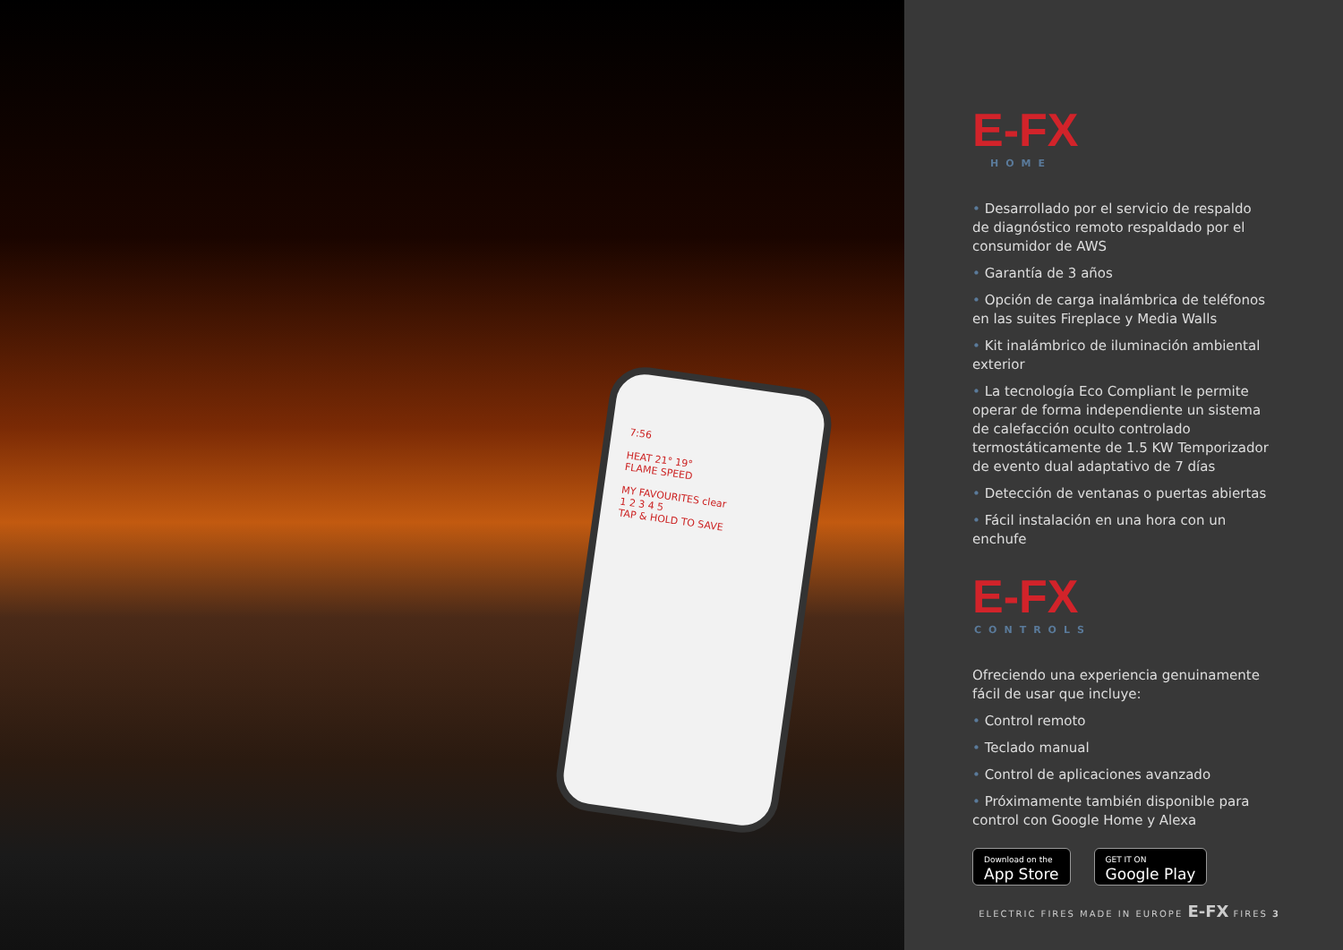7:56
HEAT 21° 19°
FLAME SPEED
MY FAVOURITES clear
1 2 3 4 5
TAP & HOLD TO SAVE
E-FX
HOME
• Desarrollado por el servicio de respaldo de diagnóstico remoto respaldado por el consumidor de AWS
• Garantía de 3 años
• Opción de carga inalámbrica de teléfonos en las suites Fireplace y Media Walls
• Kit inalámbrico de iluminación ambiental exterior
• La tecnología Eco Compliant le permite operar de forma independiente un sistema de calefacción oculto controlado termostáticamente de 1.5 KW Temporizador de evento dual adaptativo de 7 días
• Detección de ventanas o puertas abiertas
• Fácil instalación en una hora con un enchufe
E-FX
CONTROLS
Ofreciendo una experiencia genuinamente fácil de usar que incluye:
• Control remoto
• Teclado manual
• Control de aplicaciones avanzado
• Próximamente también disponible para control con Google Home y Alexa
Download on the
App Store
GET IT ON
Google Play
ELECTRIC FIRES MADE IN EUROPE E-FX FIRES 3